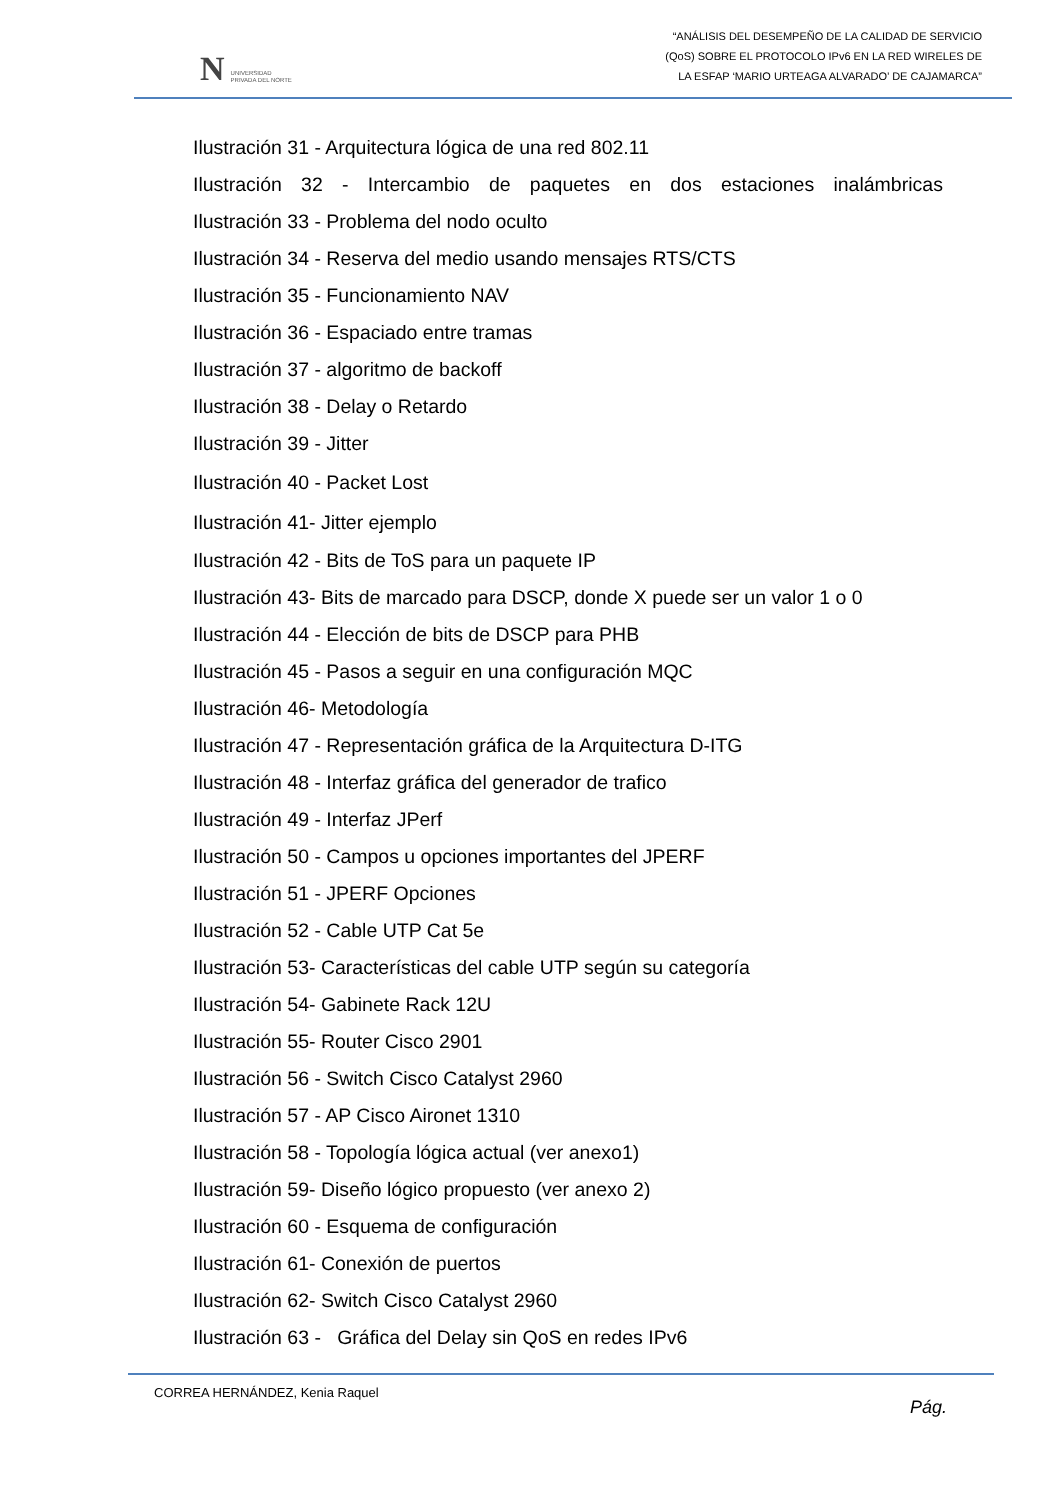N UNIVERSIDAD
PRIVADA DEL NORTE
“ANÁLISIS DEL DESEMPEÑO DE LA CALIDAD DE SERVICIO
(QoS) SOBRE EL PROTOCOLO IPv6 EN LA RED WIRELES DE
LA ESFAP ‘MARIO URTEAGA ALVARADO’ DE CAJAMARCA”
Ilustración 31 - Arquitectura lógica de una red 802.11
Ilustración 32 - Intercambio de paquetes en dos estaciones inalámbricas
Ilustración 33 - Problema del nodo oculto
Ilustración 34 - Reserva del medio usando mensajes RTS/CTS
Ilustración 35 - Funcionamiento NAV
Ilustración 36 - Espaciado entre tramas
Ilustración 37 - algoritmo de backoff
Ilustración 38 - Delay o Retardo
Ilustración 39 - Jitter
Ilustración 40 - Packet Lost
Ilustración 41- Jitter ejemplo
Ilustración 42 - Bits de ToS para un paquete IP
Ilustración 43- Bits de marcado para DSCP, donde X puede ser un valor 1 o 0
Ilustración 44 - Elección de bits de DSCP para PHB
Ilustración 45 - Pasos a seguir en una configuración MQC
Ilustración 46- Metodología
Ilustración 47 - Representación gráfica de la Arquitectura D-ITG
Ilustración 48 - Interfaz gráfica del generador de trafico
Ilustración 49 - Interfaz JPerf
Ilustración 50 - Campos u opciones importantes del JPERF
Ilustración 51 - JPERF Opciones
Ilustración 52 - Cable UTP Cat 5e
Ilustración 53- Características del cable UTP según su categoría
Ilustración 54- Gabinete Rack 12U
Ilustración 55- Router Cisco 2901
Ilustración 56 - Switch Cisco Catalyst 2960
Ilustración 57 - AP Cisco Aironet 1310
Ilustración 58 - Topología lógica actual (ver anexo1)
Ilustración 59- Diseño lógico propuesto (ver anexo 2)
Ilustración 60 - Esquema de configuración
Ilustración 61- Conexión de puertos
Ilustración 62- Switch Cisco Catalyst 2960
Ilustración 63 - Gráfica del Delay sin QoS en redes IPv6
CORREA HERNÁNDEZ, Kenia Raquel
Pág.